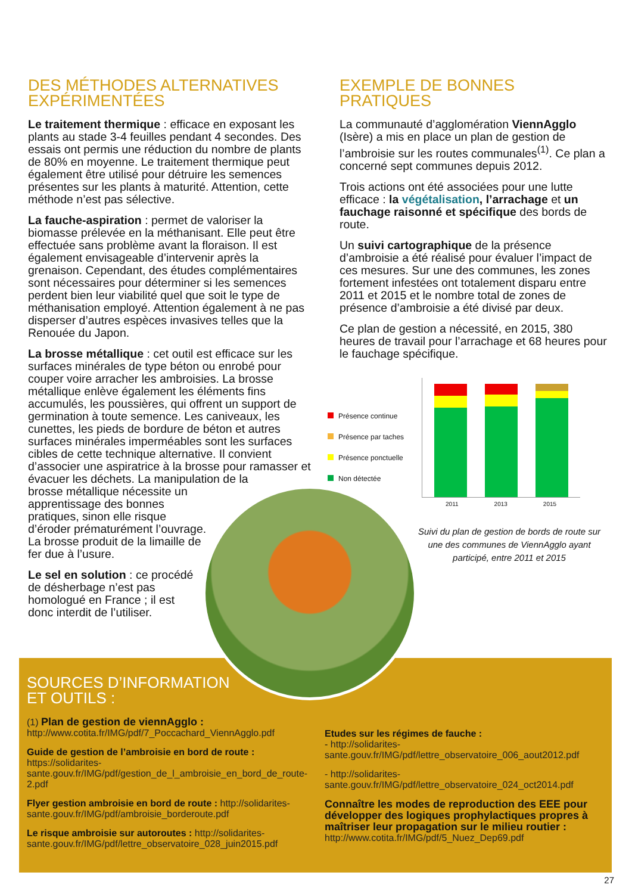DES MÉTHODES ALTERNATIVES EXPÉRIMENTÉES
Le traitement thermique : efficace en exposant les plants au stade 3-4 feuilles pendant 4 secondes. Des essais ont permis une réduction du nombre de plants de 80% en moyenne. Le traitement thermique peut également être utilisé pour détruire les semences présentes sur les plants à maturité. Attention, cette méthode n’est pas sélective.
La fauche-aspiration : permet de valoriser la biomasse prélevée en la méthanisant. Elle peut être effectuée sans problème avant la floraison. Il est également envisageable d’intervenir après la grenaison. Cependant, des études complémentaires sont nécessaires pour déterminer si les semences perdent bien leur viabilité quel que soit le type de méthanisation employé. Attention également à ne pas disperser d’autres espèces invasives telles que la Renouée du Japon.
La brosse métallique : cet outil est efficace sur les surfaces minérales de type béton ou enrobé pour couper voire arracher les ambroisies. La brosse métallique enlève également les éléments fins accumulés, les poussières, qui offrent un support de germination à toute semence. Les caniveaux, les cunettes, les pieds de bordure de béton et autres surfaces minérales imperméables sont les surfaces cibles de cette technique alternative. Il convient d’associer une aspiratrice à la brosse pour ramasser et évacuer les déchets. La manipulation de la brosse métallique nécessite un apprentissage des bonnes pratiques, sinon elle risque d’éroder prématurément l’ouvrage. La brosse produit de la limaille de fer due à l’usure.
Le sel en solution : ce procédé de désherbage n’est pas homologué en France ; il est donc interdit de l’utiliser.
EXEMPLE DE BONNES PRATIQUES
La communauté d’agglomération ViennAgglo (Isère) a mis en place un plan de gestion de l’ambroisie sur les routes communales<sup>(1)</sup>. Ce plan a concerné sept communes depuis 2012.
Trois actions ont été associées pour une lutte efficace : la végétalisation, l’arrachage et un fauchage raisonné et spécifique des bords de route.
Un suivi cartographique de la présence d’ambroisie a été réalisé pour évaluer l’impact de ces mesures. Sur une des communes, les zones fortement infestées ont totalement disparu entre 2011 et 2015 et le nombre total de zones de présence d’ambroisie a été divisé par deux.
Ce plan de gestion a nécessité, en 2015, 380 heures de travail pour l’arrachage et 68 heures pour le fauchage spécifique.
Présence continue
Présence par taches
Présence ponctuelle
Non détectée
2011 2013 2015
Suivi du plan de gestion de bords de route sur une des communes de ViennAgglo ayant participé, entre 2011 et 2015
SOURCES D’INFORMATION
ET OUTILS :
(1) Plan de gestion de viennAgglo : http://www.cotita.fr/IMG/pdf/7_Poccachard_ViennAgglo.pdf
Guide de gestion de l’ambroisie en bord de route : https://solidarites-sante.gouv.fr/IMG/pdf/gestion_de_l_ambroisie_en_bord_de_route-2.pdf
Flyer gestion ambroisie en bord de route : http://solidarites-sante.gouv.fr/IMG/pdf/ambroisie_borderoute.pdf
Le risque ambroisie sur autoroutes : http://solidarites-sante.gouv.fr/IMG/pdf/lettre_observatoire_028_juin2015.pdf
Etudes sur les régimes de fauche :
- http://solidarites-sante.gouv.fr/IMG/pdf/lettre_observatoire_006_aout2012.pdf
- http://solidarites-sante.gouv.fr/IMG/pdf/lettre_observatoire_024_oct2014.pdf
Connaître les modes de reproduction des EEE pour développer des logiques prophylactiques propres à maîtriser leur propagation sur le milieu routier :
http://www.cotita.fr/IMG/pdf/5_Nuez_Dep69.pdf
27